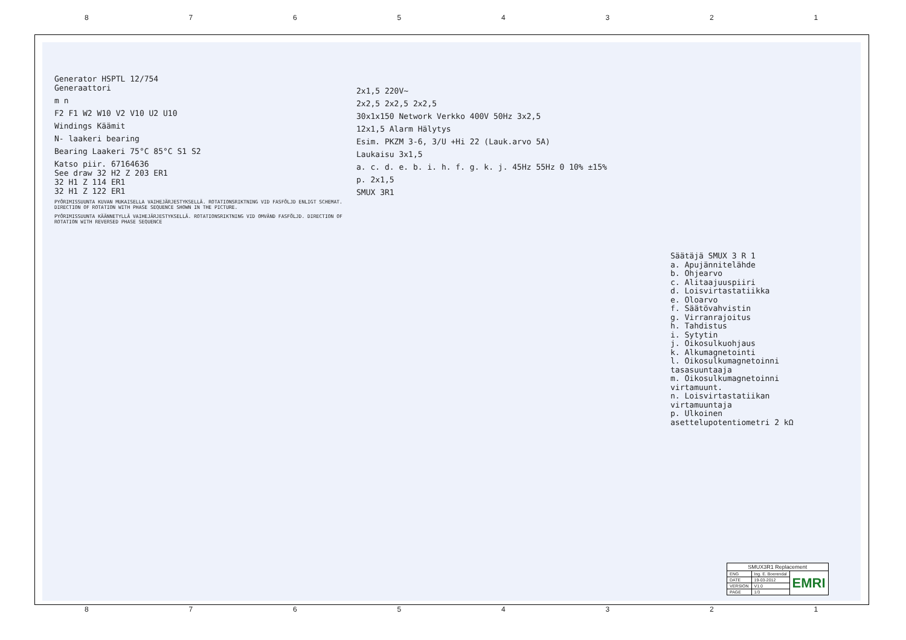87654321
Generator HSPTL 12/754
Generaattori
m n
F2 F1 W2 W10 V2 V10 U2 U10
Windings Käämit
N- laakeri bearing
Bearing Laakeri 75°C 85°C S1 S2
Katso piir. 67164636
See draw 32 H2 Z 203 ER1
32 H1 Z 114 ER1
32 H1 Z 122 ER1
PYÖRIMISSUUNTA KUVAN MUKAISELLA VAIHEJÄRJESTYKSELLÄ. ROTATIONSRIKTNING VID FASFÖLJD ENLIGT SCHEMAT. DIRECTION OF ROTATION WITH PHASE SEQUENCE SHOWN IN THE PICTURE.
PYÖRIMISSUUNTA KÄÄNNETYLLÄ VAIHEJÄRJESTYKSELLÄ. ROTATIONSRIKTNING VID OMVÄND FASFÖLJD. DIRECTION OF ROTATION WITH REVERSED PHASE SEQUENCE
2x1,5 220V~
2x2,5 2x2,5 2x2,5
30x1x150 Network Verkko 400V 50Hz 3x2,5
12x1,5 Alarm Hälytys
Esim. PKZM 3-6, 3/U +Hi 22 (Lauk.arvo 5A)
Laukaisu 3x1,5
a. c. d. e. b. i. h. f. g. k. j. 45Hz 55Hz 0 10% ±15%
p. 2x1,5
SMUX 3R1
Säätäjä SMUX 3 R 1
a. Apujännitelähde
b. Ohjearvo
c. Alitaajuuspiiri
d. Loisvirtastatiikka
e. Oloarvo
f. Säätövahvistin
g. Virranrajoitus
h. Tahdistus
i. Sytytin
j. Oikosulkuohjaus
k. Alkumagnetointi
l. Oikosulkumagnetoinni tasasuuntaaja
m. Oikosulkumagnetoinni virtamuunt.
n. Loisvirtastatiikan virtamuuntaja
p. Ulkoinen asettelupotentiometri 2 kΩ
| SMUX3R1 Replacement | | |
| ENG | Ing. E. Boerendal | EMRI |
| DATE | 19-03-2012 | |
| VERSION | V1.0 | |
| PAGE | 1/3 | |
87654321